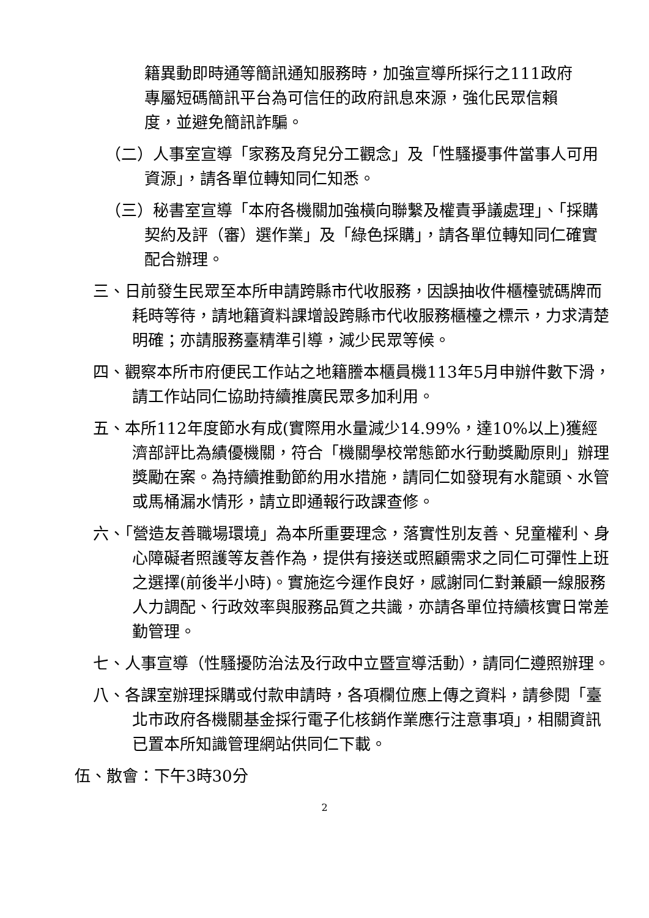籍異動即時通等簡訊通知服務時，加強宣導所採行之111政府專屬短碼簡訊平台為可信任的政府訊息來源，強化民眾信賴度，並避免簡訊詐騙。
（二）人事室宣導「家務及育兒分工觀念」及「性騷擾事件當事人可用資源」，請各單位轉知同仁知悉。
（三）秘書室宣導「本府各機關加強橫向聯繫及權責爭議處理」、「採購契約及評（審）選作業」及「綠色採購」，請各單位轉知同仁確實配合辦理。
三、日前發生民眾至本所申請跨縣市代收服務，因誤抽收件櫃檯號碼牌而耗時等待，請地籍資料課增設跨縣市代收服務櫃檯之標示，力求清楚明確；亦請服務臺精準引導，減少民眾等候。
四、觀察本所市府便民工作站之地籍謄本櫃員機113年5月申辦件數下滑，請工作站同仁協助持續推廣民眾多加利用。
五、本所112年度節水有成(實際用水量減少14.99%，達10%以上)獲經濟部評比為績優機關，符合「機關學校常態節水行動獎勵原則」辦理獎勵在案。為持續推動節約用水措施，請同仁如發現有水龍頭、水管或馬桶漏水情形，請立即通報行政課查修。
六、「營造友善職場環境」為本所重要理念，落實性別友善、兒童權利、身心障礙者照護等友善作為，提供有接送或照顧需求之同仁可彈性上班之選擇(前後半小時)。實施迄今運作良好，感謝同仁對兼顧一線服務人力調配、行政效率與服務品質之共識，亦請各單位持續核實日常差勤管理。
七、人事宣導（性騷擾防治法及行政中立暨宣導活動），請同仁遵照辦理。
八、各課室辦理採購或付款申請時，各項欄位應上傳之資料，請參閱「臺北市政府各機關基金採行電子化核銷作業應行注意事項」，相關資訊已置本所知識管理網站供同仁下載。
伍、散會：下午3時30分
2